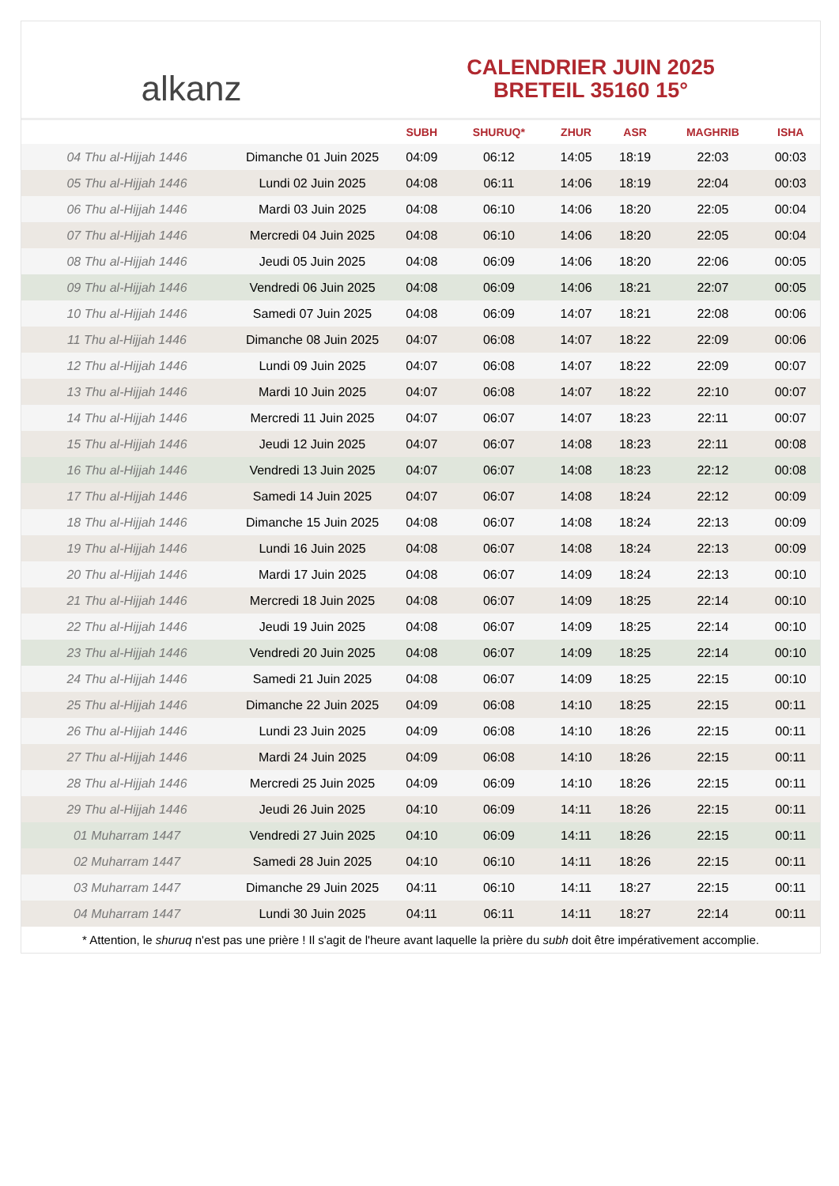alkanz
CALENDRIER JUIN 2025
BRETEIL 35160 15°
| | | SUBH | SHURUQ* | ZHUR | ASR | MAGHRIB | ISHA |
| --- | --- | --- | --- | --- | --- | --- | --- |
| 04 Thu al-Hijjah 1446 | Dimanche 01 Juin 2025 | 04:09 | 06:12 | 14:05 | 18:19 | 22:03 | 00:03 |
| 05 Thu al-Hijjah 1446 | Lundi 02 Juin 2025 | 04:08 | 06:11 | 14:06 | 18:19 | 22:04 | 00:03 |
| 06 Thu al-Hijjah 1446 | Mardi 03 Juin 2025 | 04:08 | 06:10 | 14:06 | 18:20 | 22:05 | 00:04 |
| 07 Thu al-Hijjah 1446 | Mercredi 04 Juin 2025 | 04:08 | 06:10 | 14:06 | 18:20 | 22:05 | 00:04 |
| 08 Thu al-Hijjah 1446 | Jeudi 05 Juin 2025 | 04:08 | 06:09 | 14:06 | 18:20 | 22:06 | 00:05 |
| 09 Thu al-Hijjah 1446 | Vendredi 06 Juin 2025 | 04:08 | 06:09 | 14:06 | 18:21 | 22:07 | 00:05 |
| 10 Thu al-Hijjah 1446 | Samedi 07 Juin 2025 | 04:08 | 06:09 | 14:07 | 18:21 | 22:08 | 00:06 |
| 11 Thu al-Hijjah 1446 | Dimanche 08 Juin 2025 | 04:07 | 06:08 | 14:07 | 18:22 | 22:09 | 00:06 |
| 12 Thu al-Hijjah 1446 | Lundi 09 Juin 2025 | 04:07 | 06:08 | 14:07 | 18:22 | 22:09 | 00:07 |
| 13 Thu al-Hijjah 1446 | Mardi 10 Juin 2025 | 04:07 | 06:08 | 14:07 | 18:22 | 22:10 | 00:07 |
| 14 Thu al-Hijjah 1446 | Mercredi 11 Juin 2025 | 04:07 | 06:07 | 14:07 | 18:23 | 22:11 | 00:07 |
| 15 Thu al-Hijjah 1446 | Jeudi 12 Juin 2025 | 04:07 | 06:07 | 14:08 | 18:23 | 22:11 | 00:08 |
| 16 Thu al-Hijjah 1446 | Vendredi 13 Juin 2025 | 04:07 | 06:07 | 14:08 | 18:23 | 22:12 | 00:08 |
| 17 Thu al-Hijjah 1446 | Samedi 14 Juin 2025 | 04:07 | 06:07 | 14:08 | 18:24 | 22:12 | 00:09 |
| 18 Thu al-Hijjah 1446 | Dimanche 15 Juin 2025 | 04:08 | 06:07 | 14:08 | 18:24 | 22:13 | 00:09 |
| 19 Thu al-Hijjah 1446 | Lundi 16 Juin 2025 | 04:08 | 06:07 | 14:08 | 18:24 | 22:13 | 00:09 |
| 20 Thu al-Hijjah 1446 | Mardi 17 Juin 2025 | 04:08 | 06:07 | 14:09 | 18:24 | 22:13 | 00:10 |
| 21 Thu al-Hijjah 1446 | Mercredi 18 Juin 2025 | 04:08 | 06:07 | 14:09 | 18:25 | 22:14 | 00:10 |
| 22 Thu al-Hijjah 1446 | Jeudi 19 Juin 2025 | 04:08 | 06:07 | 14:09 | 18:25 | 22:14 | 00:10 |
| 23 Thu al-Hijjah 1446 | Vendredi 20 Juin 2025 | 04:08 | 06:07 | 14:09 | 18:25 | 22:14 | 00:10 |
| 24 Thu al-Hijjah 1446 | Samedi 21 Juin 2025 | 04:08 | 06:07 | 14:09 | 18:25 | 22:15 | 00:10 |
| 25 Thu al-Hijjah 1446 | Dimanche 22 Juin 2025 | 04:09 | 06:08 | 14:10 | 18:25 | 22:15 | 00:11 |
| 26 Thu al-Hijjah 1446 | Lundi 23 Juin 2025 | 04:09 | 06:08 | 14:10 | 18:26 | 22:15 | 00:11 |
| 27 Thu al-Hijjah 1446 | Mardi 24 Juin 2025 | 04:09 | 06:08 | 14:10 | 18:26 | 22:15 | 00:11 |
| 28 Thu al-Hijjah 1446 | Mercredi 25 Juin 2025 | 04:09 | 06:09 | 14:10 | 18:26 | 22:15 | 00:11 |
| 29 Thu al-Hijjah 1446 | Jeudi 26 Juin 2025 | 04:10 | 06:09 | 14:11 | 18:26 | 22:15 | 00:11 |
| 01 Muharram 1447 | Vendredi 27 Juin 2025 | 04:10 | 06:09 | 14:11 | 18:26 | 22:15 | 00:11 |
| 02 Muharram 1447 | Samedi 28 Juin 2025 | 04:10 | 06:10 | 14:11 | 18:26 | 22:15 | 00:11 |
| 03 Muharram 1447 | Dimanche 29 Juin 2025 | 04:11 | 06:10 | 14:11 | 18:27 | 22:15 | 00:11 |
| 04 Muharram 1447 | Lundi 30 Juin 2025 | 04:11 | 06:11 | 14:11 | 18:27 | 22:14 | 00:11 |
* Attention, le shuruq n'est pas une prière ! Il s'agit de l'heure avant laquelle la prière du subh doit être impérativement accomplie.